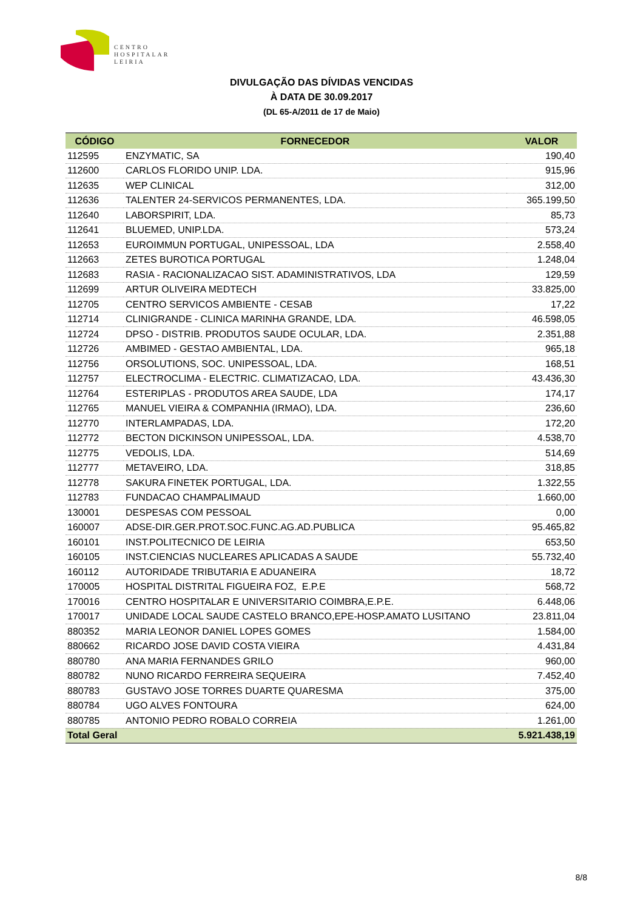CENTRO
HOSPITALAR
LEIRIA
DIVULGAÇÃO DAS DÍVIDAS VENCIDAS
À DATA DE 30.09.2017
(DL 65-A/2011 de 17 de Maio)
| CÓDIGO | FORNECEDOR | VALOR |
| --- | --- | --- |
| 112595 | ENZYMATIC, SA | 190,40 |
| 112600 | CARLOS FLORIDO UNIP. LDA. | 915,96 |
| 112635 | WEP CLINICAL | 312,00 |
| 112636 | TALENTER 24-SERVICOS PERMANENTES, LDA. | 365.199,50 |
| 112640 | LABORSPIRIT, LDA. | 85,73 |
| 112641 | BLUEMED, UNIP.LDA. | 573,24 |
| 112653 | EUROIMMUN PORTUGAL, UNIPESSOAL, LDA | 2.558,40 |
| 112663 | ZETES BUROTICA PORTUGAL | 1.248,04 |
| 112683 | RASIA - RACIONALIZACAO SIST. ADAMINISTRATIVOS, LDA | 129,59 |
| 112699 | ARTUR OLIVEIRA MEDTECH | 33.825,00 |
| 112705 | CENTRO SERVICOS AMBIENTE - CESAB | 17,22 |
| 112714 | CLINIGRANDE - CLINICA MARINHA GRANDE, LDA. | 46.598,05 |
| 112724 | DPSO - DISTRIB. PRODUTOS SAUDE OCULAR, LDA. | 2.351,88 |
| 112726 | AMBIMED - GESTAO AMBIENTAL, LDA. | 965,18 |
| 112756 | ORSOLUTIONS, SOC. UNIPESSOAL, LDA. | 168,51 |
| 112757 | ELECTROCLIMA - ELECTRIC. CLIMATIZACAO, LDA. | 43.436,30 |
| 112764 | ESTERIPLAS - PRODUTOS AREA SAUDE, LDA | 174,17 |
| 112765 | MANUEL VIEIRA & COMPANHIA (IRMAO), LDA. | 236,60 |
| 112770 | INTERLAMPADAS, LDA. | 172,20 |
| 112772 | BECTON DICKINSON UNIPESSOAL, LDA. | 4.538,70 |
| 112775 | VEDOLIS, LDA. | 514,69 |
| 112777 | METAVEIRO, LDA. | 318,85 |
| 112778 | SAKURA FINETEK PORTUGAL, LDA. | 1.322,55 |
| 112783 | FUNDACAO CHAMPALIMAUD | 1.660,00 |
| 130001 | DESPESAS COM PESSOAL | 0,00 |
| 160007 | ADSE-DIR.GER.PROT.SOC.FUNC.AG.AD.PUBLICA | 95.465,82 |
| 160101 | INST.POLITECNICO DE LEIRIA | 653,50 |
| 160105 | INST.CIENCIAS NUCLEARES APLICADAS A SAUDE | 55.732,40 |
| 160112 | AUTORIDADE TRIBUTARIA E ADUANEIRA | 18,72 |
| 170005 | HOSPITAL DISTRITAL FIGUEIRA FOZ, E.P.E | 568,72 |
| 170016 | CENTRO HOSPITALAR E UNIVERSITARIO COIMBRA,E.P.E. | 6.448,06 |
| 170017 | UNIDADE LOCAL SAUDE CASTELO BRANCO,EPE-HOSP.AMATO LUSITANO | 23.811,04 |
| 880352 | MARIA LEONOR DANIEL LOPES GOMES | 1.584,00 |
| 880662 | RICARDO JOSE DAVID COSTA VIEIRA | 4.431,84 |
| 880780 | ANA MARIA FERNANDES GRILO | 960,00 |
| 880782 | NUNO RICARDO FERREIRA SEQUEIRA | 7.452,40 |
| 880783 | GUSTAVO JOSE TORRES DUARTE QUARESMA | 375,00 |
| 880784 | UGO ALVES FONTOURA | 624,00 |
| 880785 | ANTONIO PEDRO ROBALO CORREIA | 1.261,00 |
| Total Geral | | 5.921.438,19 |
8/8